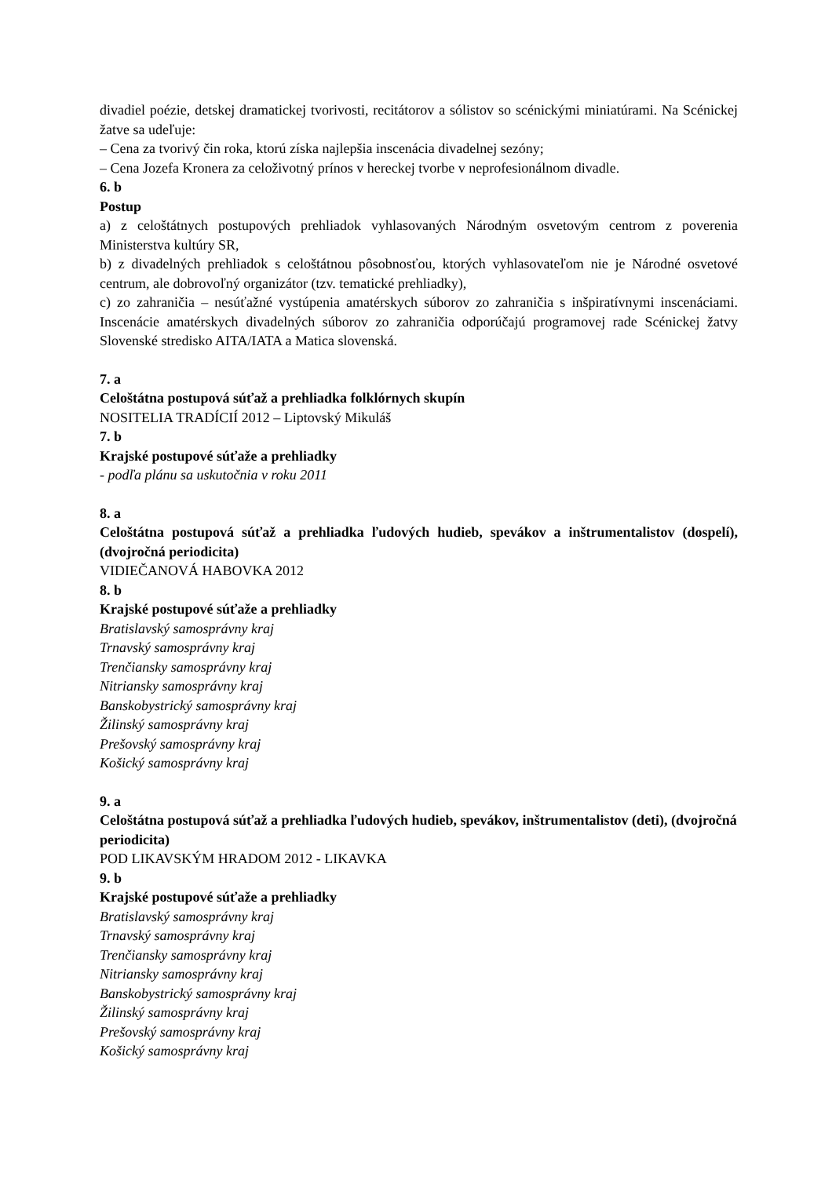divadiel poézie, detskej dramatickej tvorivosti, recitátorov a sólistov so scénickými miniatúrami. Na Scénickej žatve sa udeľuje:
– Cena za tvorivý čin roka, ktorú získa najlepšia inscenácia divadelnej sezóny;
– Cena Jozefa Kronera za celoživotný prínos v hereckej tvorbe v neprofesionálnom divadle.
6. b
Postup
a) z celoštátnych postupových prehliadok vyhlasovaných Národným osvetovým centrom z poverenia Ministerstva kultúry SR,
b) z divadelných prehliadok s celoštátnou pôsobnosťou, ktorých vyhlasovateľom nie je Národné osvetové centrum, ale dobrovoľný organizátor (tzv. tematické prehliadky),
c) zo zahraničia – nesúťažné vystúpenia amatérskych súborov zo zahraničia s inšpiratívnymi inscenáciami. Inscenácie amatérskych divadelných súborov zo zahraničia odporúčajú programovej rade Scénickej žatvy Slovenské stredisko AITA/IATA a Matica slovenská.
7. a
Celoštátna postupová súťaž a prehliadka folklórnych skupín
NOSITELIA TRADÍCIÍ 2012 – Liptovský Mikuláš
7. b
Krajské postupové súťaže a prehliadky
- podľa plánu sa uskutočnia v roku 2011
8. a
Celoštátna postupová súťaž a prehliadka ľudových hudieb, spevákov a inštrumentalistov (dospelí), (dvojročná periodicita)
VIDIEČANOVÁ HABOVKA 2012
8. b
Krajské postupové súťaže a prehliadky
Bratislavský samosprávny kraj
Trnavský samosprávny kraj
Trenčiansky samosprávny kraj
Nitriansky samosprávny kraj
Banskobystrický samosprávny kraj
Žilinský samosprávny kraj
Prešovský samosprávny kraj
Košický samosprávny kraj
9. a
Celoštátna postupová súťaž a prehliadka ľudových hudieb, spevákov, inštrumentalistov (deti), (dvojročná periodicita)
POD LIKAVSKÝM HRADOM 2012 - LIKAVKA
9. b
Krajské postupové súťaže a prehliadky
Bratislavský samosprávny kraj
Trnavský samosprávny kraj
Trenčiansky samosprávny kraj
Nitriansky samosprávny kraj
Banskobystrický samosprávny kraj
Žilinský samosprávny kraj
Prešovský samosprávny kraj
Košický samosprávny kraj